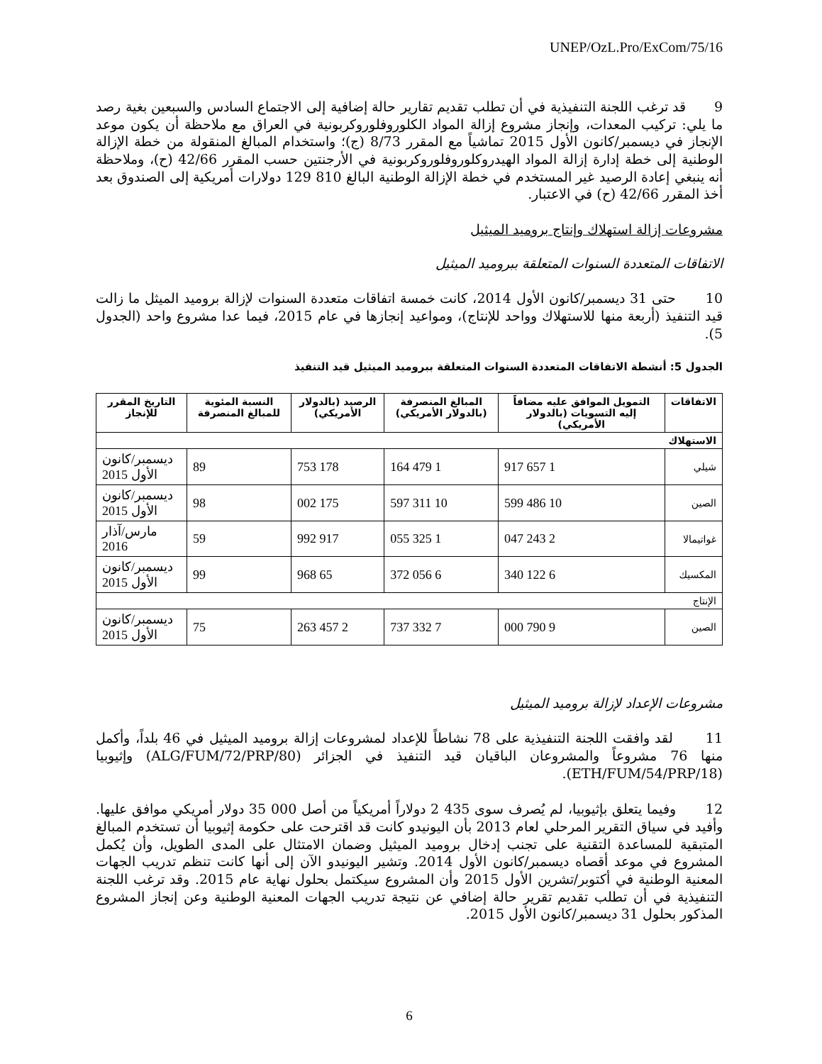UNEP/OzL.Pro/ExCom/75/16
9 قد ترغب اللجنة التنفيذية في أن تطلب تقديم تقارير حالة إضافية إلى الاجتماع السادس والسبعين بغية رصد ما يلي: تركيب المعدات، وإنجاز مشروع إزالة المواد الكلوروفلوروكربونية في العراق مع ملاحظة أن يكون موعد الإنجاز في ديسمبر/كانون الأول 2015 تماشياً مع المقرر 8/73 (ج)؛ واستخدام المبالغ المنقولة من خطة الإزالة الوطنية إلى خطة إدارة إزالة المواد الهيدروكلوروفلوروكربونية في الأرجنتين حسب المقرر 42/66 (ح)، وملاحظة أنه ينبغي إعادة الرصيد غير المستخدم في خطة الإزالة الوطنية البالغ 810 129 دولارات أمريكية إلى الصندوق بعد أخذ المقرر 42/66 (ح) في الاعتبار.
مشروعات إزالة استهلاك وإنتاج بروميد الميثيل
الاتفاقات المتعددة السنوات المتعلقة ببروميد الميثيل
10 حتى 31 ديسمبر/كانون الأول 2014، كانت خمسة اتفاقات متعددة السنوات لإزالة بروميد الميثل ما زالت قيد التنفيذ (أربعة منها للاستهلاك وواحد للإنتاج)، ومواعيد إنجازها في عام 2015، فيما عدا مشروع واحد (الجدول 5).
الجدول 5: أنشطة الاتفاقات المتعددة السنوات المتعلقة ببروميد الميثيل قيد التنفيذ
| الاتفاقات | التمويل الموافق عليه مضافاً إليه التسويات (بالدولار الأمريكي) | المبالغ المنصرفة (بالدولار الأمريكي) | الرصيد (بالدولار الأمريكي) | النسبة المئوية للمبالغ المنصرفة | التاريخ المقرر للإنجاز |
| --- | --- | --- | --- | --- | --- |
| الاستهلاك | | | | | |
| شيلي | 1 657 917 | 1 479 164 | 178 753 | 89 | ديسمبر/كانون الأول 2015 |
| الصين | 10 486 599 | 10 311 597 | 175 002 | 98 | ديسمبر/كانون الأول 2015 |
| غواتيمالا | 2 243 047 | 1 325 055 | 917 992 | 59 | مارس/آذار 2016 |
| المكسيك | 6 122 340 | 6 056 372 | 65 968 | 99 | ديسمبر/كانون الأول 2015 |
| الإنتاج | | | | | |
| الصين | 9 790 000 | 7 332 737 | 2 457 263 | 75 | ديسمبر/كانون الأول 2015 |
مشروعات الإعداد لإزالة بروميد الميثيل
11 لقد وافقت اللجنة التنفيذية على 78 نشاطاً للإعداد لمشروعات إزالة بروميد الميثيل في 46 بلداً، وأكمل منها 76 مشروعاً والمشروعان الباقيان قيد التنفيذ في الجزائر (ALG/FUM/72/PRP/80) وإثيوبيا (ETH/FUM/54/PRP/18).
12 وفيما يتعلق بإثيوبيا، لم يُصرف سوى 435 2 دولاراً أمريكياً من أصل 000 35 دولار أمريكي موافق عليها. وأفيد في سياق التقرير المرحلي لعام 2013 بأن اليونيدو كانت قد اقترحت على حكومة إثيوبيا أن تستخدم المبالغ المتبقية للمساعدة التقنية على تجنب إدخال بروميد الميثيل وضمان الامتثال على المدى الطويل، وأن يُكمل المشروع في موعد أقصاه ديسمبر/كانون الأول 2014. وتشير اليونيدو الآن إلى أنها كانت تنظم تدريب الجهات المعنية الوطنية في أكتوبر/تشرين الأول 2015 وأن المشروع سيكتمل بحلول نهاية عام 2015. وقد ترغب اللجنة التنفيذية في أن تطلب تقديم تقرير حالة إضافي عن نتيجة تدريب الجهات المعنية الوطنية وعن إنجاز المشروع المذكور بحلول 31 ديسمبر/كانون الأول 2015.
6